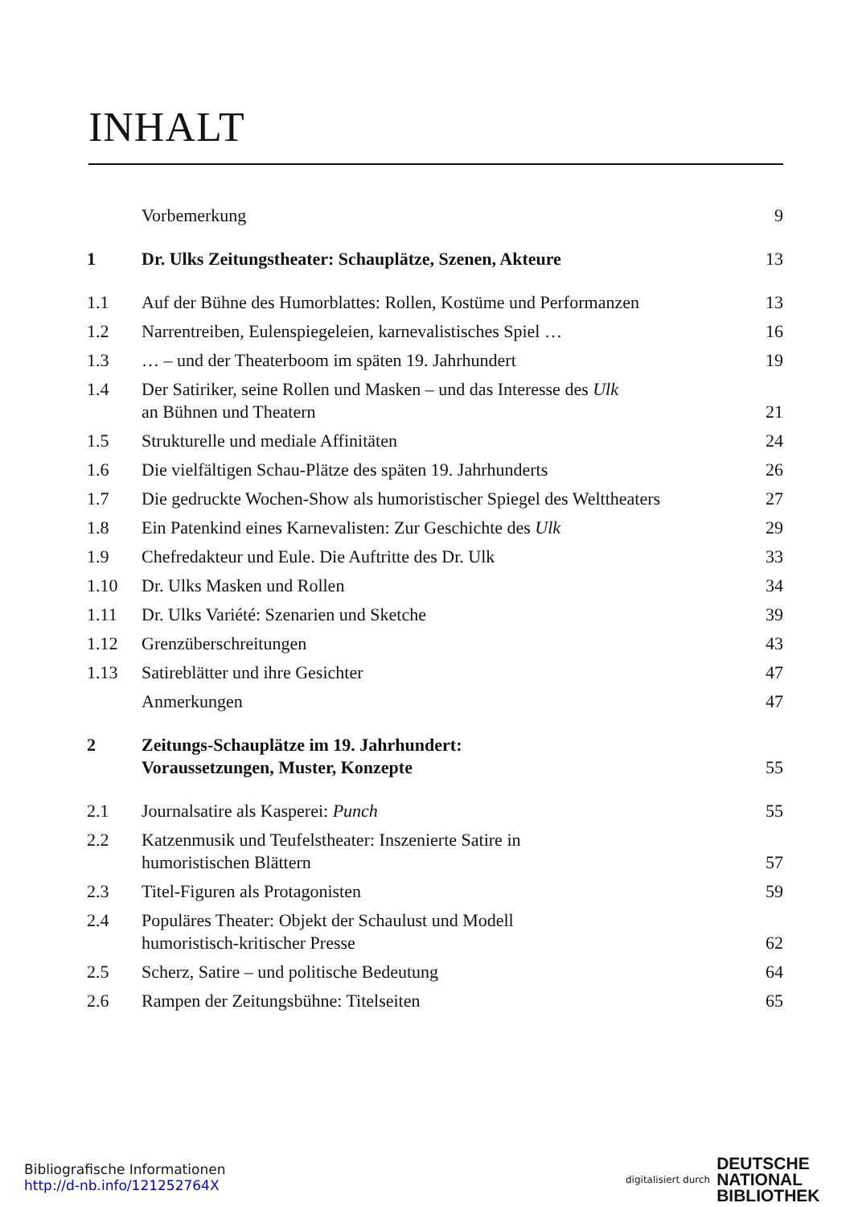INHALT
| | Vorbemerkung | 9 |
| 1 | Dr. Ulks Zeitungstheater: Schauplätze, Szenen, Akteure | 13 |
| 1.1 | Auf der Bühne des Humorblattes: Rollen, Kostüme und Performanzen | 13 |
| 1.2 | Narrentreiben, Eulenspiegeleien, karnevalistisches Spiel … | 16 |
| 1.3 | … – und der Theaterboom im späten 19. Jahrhundert | 19 |
| 1.4 | Der Satiriker, seine Rollen und Masken – und das Interesse des Ulk an Bühnen und Theatern | 21 |
| 1.5 | Strukturelle und mediale Affinitäten | 24 |
| 1.6 | Die vielfältigen Schau-Plätze des späten 19. Jahrhunderts | 26 |
| 1.7 | Die gedruckte Wochen-Show als humoristischer Spiegel des Welttheaters | 27 |
| 1.8 | Ein Patenkind eines Karnevalisten: Zur Geschichte des Ulk | 29 |
| 1.9 | Chefredakteur und Eule. Die Auftritte des Dr. Ulk | 33 |
| 1.10 | Dr. Ulks Masken und Rollen | 34 |
| 1.11 | Dr. Ulks Variété: Szenarien und Sketche | 39 |
| 1.12 | Grenzüberschreitungen | 43 |
| 1.13 | Satireblätter und ihre Gesichter | 47 |
| | Anmerkungen | 47 |
| 2 | Zeitungs-Schauplätze im 19. Jahrhundert: Voraussetzungen, Muster, Konzepte | 55 |
| 2.1 | Journalsatire als Kasperei: Punch | 55 |
| 2.2 | Katzenmusik und Teufelstheater: Inszenierte Satire in humoristischen Blättern | 57 |
| 2.3 | Titel-Figuren als Protagonisten | 59 |
| 2.4 | Populäres Theater: Objekt der Schaulust und Modell humoristisch-kritischer Presse | 62 |
| 2.5 | Scherz, Satire – und politische Bedeutung | 64 |
| 2.6 | Rampen der Zeitungsbühne: Titelseiten | 65 |
Bibliografische Informationen
http://d-nb.info/121252764X
digitalisiert durch DEUTSCHE
NATIONAL
BIBLIOTHEK